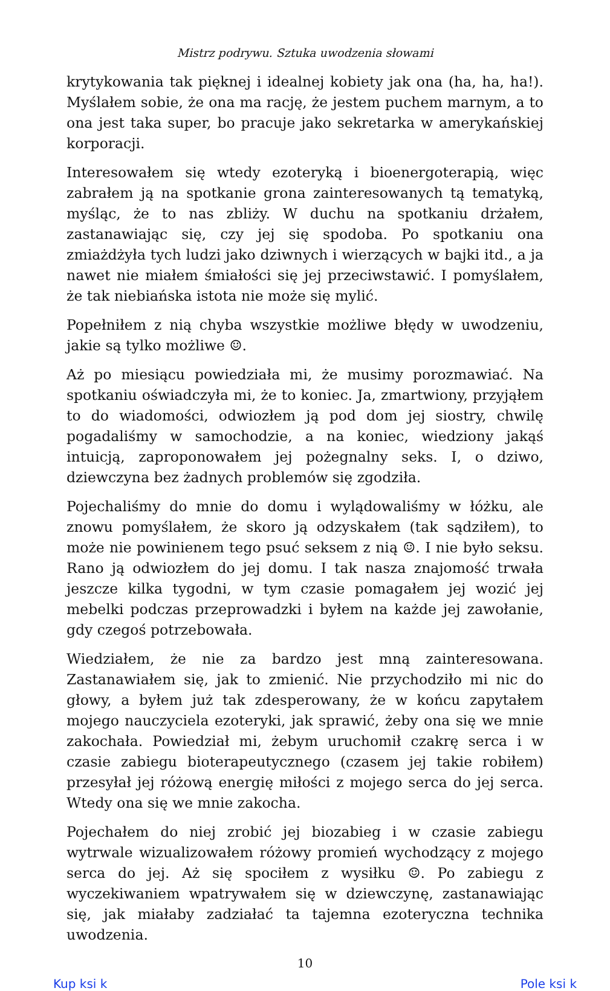Mistrz podrywu. Sztuka uwodzenia słowami
krytykowania tak pięknej i idealnej kobiety jak ona (ha, ha, ha!). Myślałem sobie, że ona ma rację, że jestem puchem marnym, a to ona jest taka super, bo pracuje jako sekretarka w amerykańskiej korporacji.
Interesowałem się wtedy ezoteryką i bioenergoterapią, więc zabrałem ją na spotkanie grona zainteresowanych tą tematyką, myśląc, że to nas zbliży. W duchu na spotkaniu drżałem, zastanawiając się, czy jej się spodoba. Po spotkaniu ona zmiażdżyła tych ludzi jako dziwnych i wierzących w bajki itd., a ja nawet nie miałem śmiałości się jej przeciwstawić. I pomyślałem, że tak niebiańska istota nie może się mylić.
Popełniłem z nią chyba wszystkie możliwe błędy w uwodzeniu, jakie są tylko możliwe ☺.
Aż po miesiącu powiedziała mi, że musimy porozmawiać. Na spotkaniu oświadczyła mi, że to koniec. Ja, zmartwiony, przyjąłem to do wiadomości, odwiozłem ją pod dom jej siostry, chwilę pogadaliśmy w samochodzie, a na koniec, wiedziony jakąś intuicją, zaproponowałem jej pożegnalny seks. I, o dziwo, dziewczyna bez żadnych problemów się zgodziła.
Pojechaliśmy do mnie do domu i wylądowaliśmy w łóżku, ale znowu pomyślałem, że skoro ją odzyskałem (tak sądziłem), to może nie powinienem tego psuć seksem z nią ☺. I nie było seksu. Rano ją odwiozłem do jej domu. I tak nasza znajomość trwała jeszcze kilka tygodni, w tym czasie pomagałem jej wozić jej mebelki podczas przeprowadzki i byłem na każde jej zawołanie, gdy czegoś potrzebowała.
Wiedziałem, że nie za bardzo jest mną zainteresowana. Zastanawiałem się, jak to zmienić. Nie przychodziło mi nic do głowy, a byłem już tak zdesperowany, że w końcu zapytałem mojego nauczyciela ezoteryki, jak sprawić, żeby ona się we mnie zakochała. Powiedział mi, żebym uruchomił czakrę serca i w czasie zabiegu bioterapeutycznego (czasem jej takie robiłem) przesyłał jej różową energię miłości z mojego serca do jej serca. Wtedy ona się we mnie zakocha.
Pojechałem do niej zrobić jej biozabieg i w czasie zabiegu wytrwale wizualizowałem różowy promień wychodzący z mojego serca do jej. Aż się spociłem z wysiłku ☺. Po zabiegu z wyczekiwaniem wpatrywałem się w dziewczynę, zastanawiając się, jak miałaby zadziałać ta tajemna ezoteryczna technika uwodzenia.
10
Kup ksi k Pole ksi k